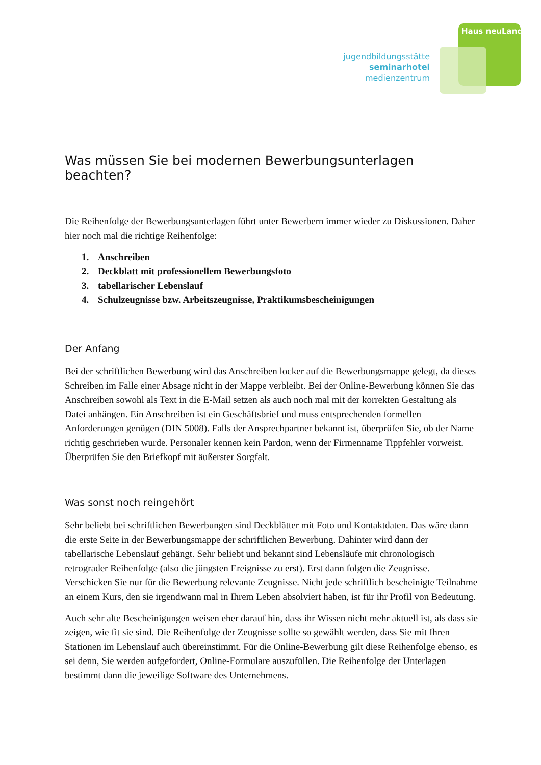Haus neuLand
jugendbildungsstätte
seminarhotel
medienzentrum
Was müssen Sie bei modernen Bewerbungsunterlagen beachten?
Die Reihenfolge der Bewerbungsunterlagen führt unter Bewerbern immer wieder zu Diskussionen. Daher hier noch mal die richtige Reihenfolge:
1. Anschreiben
2. Deckblatt mit professionellem Bewerbungsfoto
3. tabellarischer Lebenslauf
4. Schulzeugnisse bzw. Arbeitszeugnisse, Praktikumsbescheinigungen
Der Anfang
Bei der schriftlichen Bewerbung wird das Anschreiben locker auf die Bewerbungsmappe gelegt, da dieses Schreiben im Falle einer Absage nicht in der Mappe verbleibt. Bei der Online-Bewerbung können Sie das Anschreiben sowohl als Text in die E-Mail setzen als auch noch mal mit der korrekten Gestaltung als Datei anhängen. Ein Anschreiben ist ein Geschäftsbrief und muss entsprechenden formellen Anforderungen genügen (DIN 5008). Falls der Ansprechpartner bekannt ist, überprüfen Sie, ob der Name richtig geschrieben wurde. Personaler kennen kein Pardon, wenn der Firmenname Tippfehler vorweist. Überprüfen Sie den Briefkopf mit äußerster Sorgfalt.
Was sonst noch reingehört
Sehr beliebt bei schriftlichen Bewerbungen sind Deckblätter mit Foto und Kontaktdaten. Das wäre dann die erste Seite in der Bewerbungsmappe der schriftlichen Bewerbung. Dahinter wird dann der tabellarische Lebenslauf gehängt. Sehr beliebt und bekannt sind Lebensläufe mit chronologisch retrograder Reihenfolge (also die jüngsten Ereignisse zu erst). Erst dann folgen die Zeugnisse. Verschicken Sie nur für die Bewerbung relevante Zeugnisse. Nicht jede schriftlich bescheinigte Teilnahme an einem Kurs, den sie irgendwann mal in Ihrem Leben absolviert haben, ist für ihr Profil von Bedeutung.
Auch sehr alte Bescheinigungen weisen eher darauf hin, dass ihr Wissen nicht mehr aktuell ist, als dass sie zeigen, wie fit sie sind. Die Reihenfolge der Zeugnisse sollte so gewählt werden, dass Sie mit Ihren Stationen im Lebenslauf auch übereinstimmt. Für die Online-Bewerbung gilt diese Reihenfolge ebenso, es sei denn, Sie werden aufgefordert, Online-Formulare auszufüllen. Die Reihenfolge der Unterlagen bestimmt dann die jeweilige Software des Unternehmens.